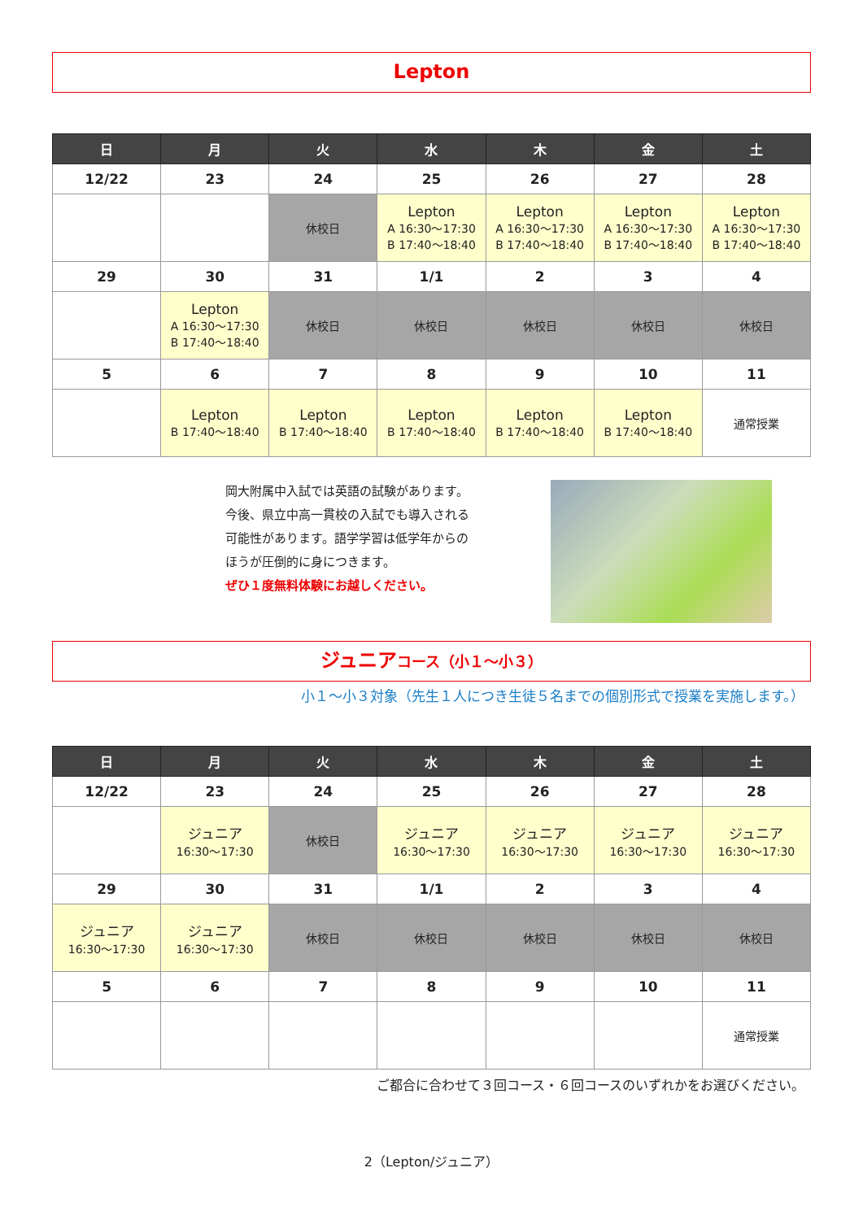Lepton
| 日 | 月 | 火 | 水 | 木 | 金 | 土 |
| --- | --- | --- | --- | --- | --- | --- |
| 12/22 | 23 | 24 | 25 | 26 | 27 | 28 |
| | | 休校日 | Lepton A 16:30～17:30 B 17:40～18:40 | Lepton A 16:30～17:30 B 17:40～18:40 | Lepton A 16:30～17:30 B 17:40～18:40 | Lepton A 16:30～17:30 B 17:40～18:40 |
| 29 | 30 | 31 | 1/1 | 2 | 3 | 4 |
| | Lepton A 16:30～17:30 B 17:40～18:40 | 休校日 | 休校日 | 休校日 | 休校日 | 休校日 |
| 5 | 6 | 7 | 8 | 9 | 10 | 11 |
| | Lepton B 17:40～18:40 | Lepton B 17:40～18:40 | Lepton B 17:40～18:40 | Lepton B 17:40～18:40 | Lepton B 17:40～18:40 | 通常授業 |
岡大附属中入試では英語の試験があります。
今後、県立中高一貫校の入試でも導入される
可能性があります。語学学習は低学年からの
ほうが圧倒的に身につきます。
ぜひ１度無料体験にお越しください。
ジュニアコース（小１～小３）
小１～小３対象（先生１人につき生徒５名までの個別形式で授業を実施します。）
| 日 | 月 | 火 | 水 | 木 | 金 | 土 |
| --- | --- | --- | --- | --- | --- | --- |
| 12/22 | 23 | 24 | 25 | 26 | 27 | 28 |
| | ジュニア 16:30～17:30 | 休校日 | ジュニア 16:30～17:30 | ジュニア 16:30～17:30 | ジュニア 16:30～17:30 | ジュニア 16:30～17:30 |
| 29 | 30 | 31 | 1/1 | 2 | 3 | 4 |
| ジュニア 16:30～17:30 | ジュニア 16:30～17:30 | 休校日 | 休校日 | 休校日 | 休校日 | 休校日 |
| 5 | 6 | 7 | 8 | 9 | 10 | 11 |
| | | | | | | 通常授業 |
ご都合に合わせて３回コース・６回コースのいずれかをお選びください。
2（Lepton/ジュニア）